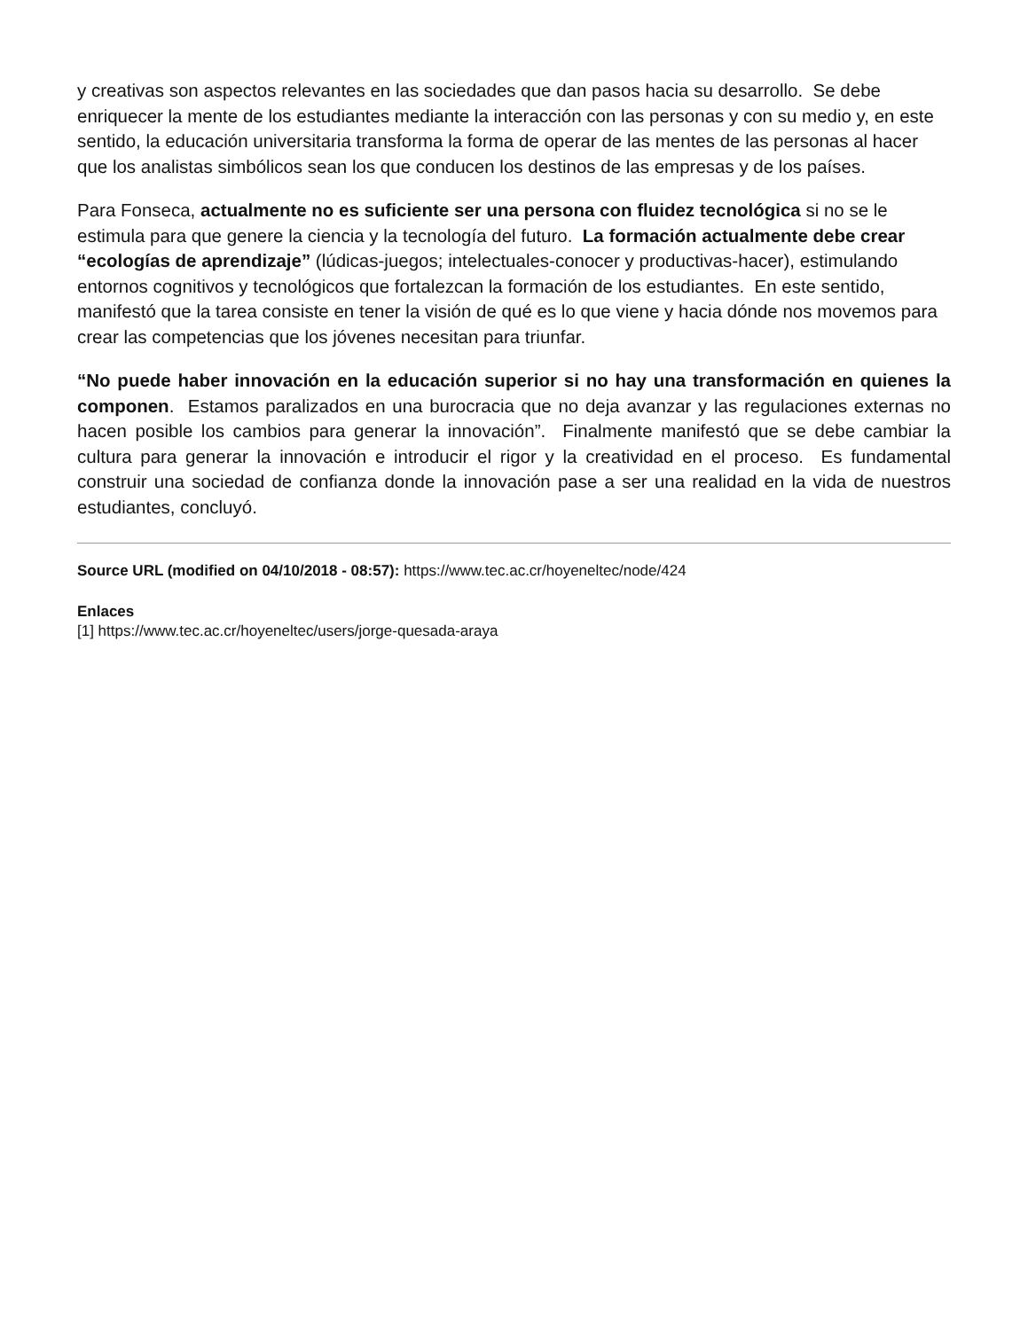y creativas son aspectos relevantes en las sociedades que dan pasos hacia su desarrollo. Se debe enriquecer la mente de los estudiantes mediante la interacción con las personas y con su medio y, en este sentido, la educación universitaria transforma la forma de operar de las mentes de las personas al hacer que los analistas simbólicos sean los que conducen los destinos de las empresas y de los países.
Para Fonseca, actualmente no es suficiente ser una persona con fluidez tecnológica si no se le estimula para que genere la ciencia y la tecnología del futuro. La formación actualmente debe crear “ecologías de aprendizaje” (lúdicas-juegos; intelectuales-conocer y productivas-hacer), estimulando entornos cognitivos y tecnológicos que fortalezcan la formación de los estudiantes. En este sentido, manifestó que la tarea consiste en tener la visión de qué es lo que viene y hacia dónde nos movemos para crear las competencias que los jóvenes necesitan para triunfar.
“No puede haber innovación en la educación superior si no hay una transformación en quienes la componen. Estamos paralizados en una burocracia que no deja avanzar y las regulaciones externas no hacen posible los cambios para generar la innovación”. Finalmente manifestó que se debe cambiar la cultura para generar la innovación e introducir el rigor y la creatividad en el proceso. Es fundamental construir una sociedad de confianza donde la innovación pase a ser una realidad en la vida de nuestros estudiantes, concluyó.
Source URL (modified on 04/10/2018 - 08:57): https://www.tec.ac.cr/hoyeneltec/node/424
Enlaces
[1] https://www.tec.ac.cr/hoyeneltec/users/jorge-quesada-araya